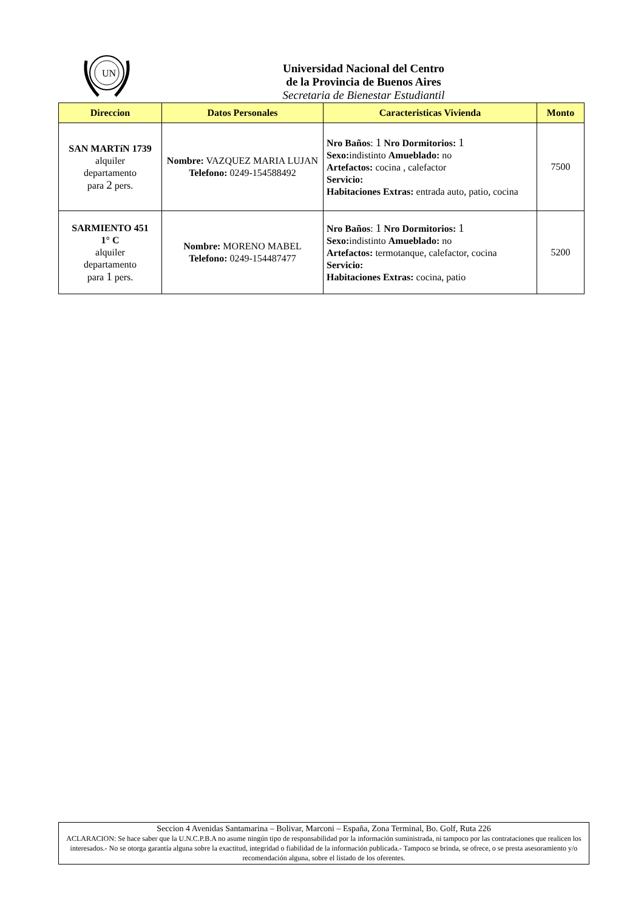UN
Universidad Nacional del Centro
de la Provincia de Buenos Aires
Secretaria de Bienestar Estudiantil
| Direccion | Datos Personales | Caracteristicas Vivienda | Monto |
| --- | --- | --- | --- |
| SAN MARTíN 1739 alquiler departamento para 2 pers. | Nombre: VAZQUEZ MARIA LUJAN Telefono: 0249-154588492 | Nro Baños : 1 Nro Dormitorios: 1 Sexo: indistinto Amueblado: no Artefactos: cocina , calefactor Servicio: Habitaciones Extras: entrada auto, patio, cocina | 7500 |
| SARMIENTO 451 1° C alquiler departamento para 1 pers. | Nombre: MORENO MABEL Telefono: 0249-154487477 | Nro Baños : 1 Nro Dormitorios: 1 Sexo: indistinto Amueblado: no Artefactos: termotanque, calefactor, cocina Servicio: Habitaciones Extras: cocina, patio | 5200 |
Seccion 4 Avenidas Santamarina – Bolivar, Marconi – España, Zona Terminal, Bo. Golf, Ruta 226
ACLARACION: Se hace saber que la U.N.C.P.B.A no asume ningún tipo de responsabilidad por la información suministrada, ni tampoco por las contrataciones que realicen los interesados.- No se otorga garantía alguna sobre la exactitud, integridad o fiabilidad de la información publicada.- Tampoco se brinda, se ofrece, o se presta asesoramiento y/o recomendación alguna, sobre el listado de los oferentes.